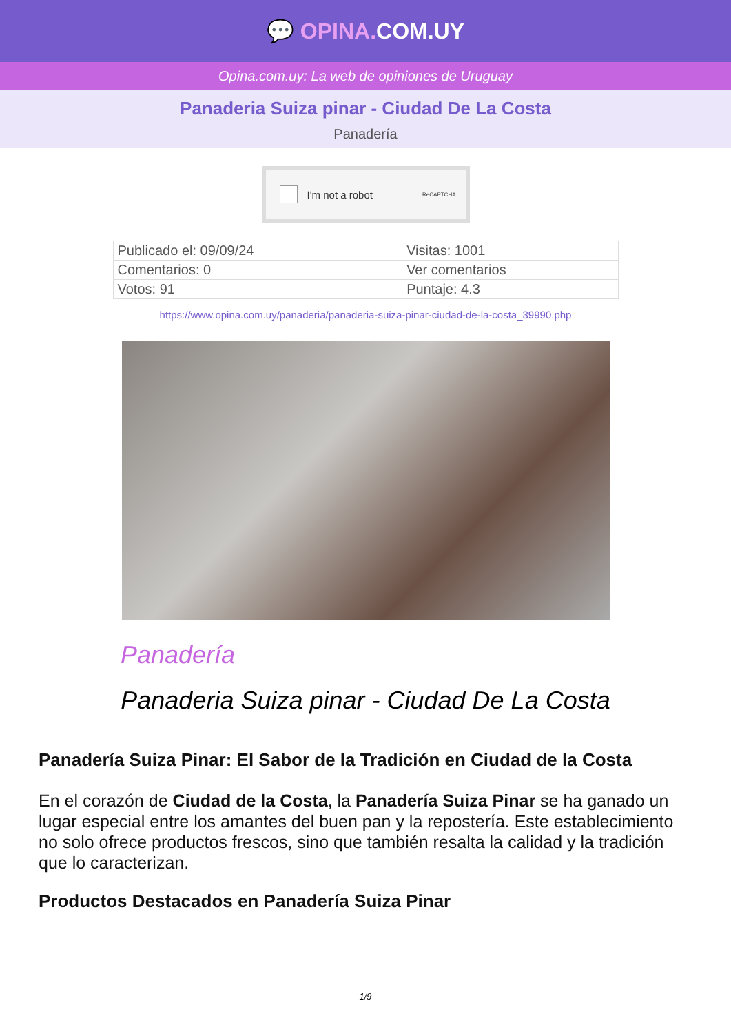💬 OPINA. COM.UY
Opina.com.uy: La web de opiniones de Uruguay
Panaderia Suiza pinar - Ciudad De La Costa
Panadería
I'm not a robot ReCAPTCHA
| Publicado el: 09/09/24 | Visitas: 1001 |
| Comentarios: 0 | Ver comentarios |
| Votos: 91 | Puntaje: 4.3 |
https://www.opina.com.uy/panaderia/panaderia-suiza-pinar-ciudad-de-la-costa_39990.php
Panadería
Panaderia Suiza pinar - Ciudad De La Costa
Panadería Suiza Pinar: El Sabor de la Tradición en Ciudad de la Costa
En el corazón de Ciudad de la Costa, la Panadería Suiza Pinar se ha ganado un lugar especial entre los amantes del buen pan y la repostería. Este establecimiento no solo ofrece productos frescos, sino que también resalta la calidad y la tradición que lo caracterizan.
Productos Destacados en Panadería Suiza Pinar
1/9